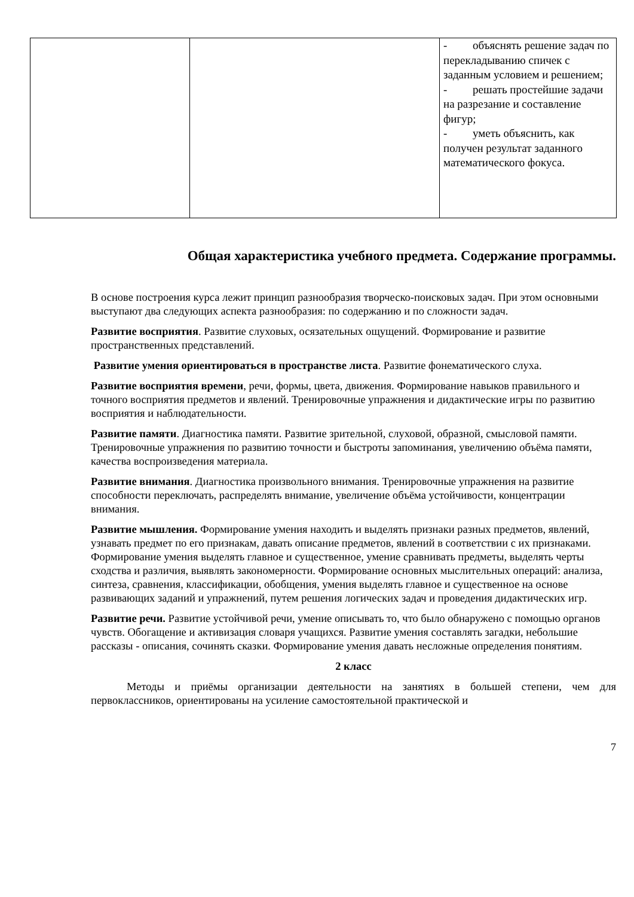| | | - объяснять решение задач по перекладыванию спичек с заданным условием и решением; - решать простейшие задачи на разрезание и составление фигур; - уметь объяснить, как получен результат заданного математического фокуса. |
Общая характеристика учебного предмета. Содержание программы.
В основе построения курса лежит принцип разнообразия творческо-поисковых задач. При этом основными выступают два следующих аспекта разнообразия: по содержанию и по сложности задач.
Развитие восприятия. Развитие слуховых, осязательных ощущений. Формирование и развитие пространственных представлений.
Развитие умения ориентироваться в пространстве листа. Развитие фонематического слуха.
Развитие восприятия времени, речи, формы, цвета, движения. Формирование навыков правильного и точного восприятия предметов и явлений. Тренировочные упражнения и дидактические игры по развитию восприятия и наблюдательности.
Развитие памяти. Диагностика памяти. Развитие зрительной, слуховой, образной, смысловой памяти. Тренировочные упражнения по развитию точности и быстроты запоминания, увеличению объёма памяти, качества воспроизведения материала.
Развитие внимания. Диагностика произвольного внимания. Тренировочные упражнения на развитие способности переключать, распределять внимание, увеличение объёма устойчивости, концентрации внимания.
Развитие мышления. Формирование умения находить и выделять признаки разных предметов, явлений, узнавать предмет по его признакам, давать описание предметов, явлений в соответствии с их признаками. Формирование умения выделять главное и существенное, умение сравнивать предметы, выделять черты сходства и различия, выявлять закономерности. Формирование основных мыслительных операций: анализа, синтеза, сравнения, классификации, обобщения, умения выделять главное и существенное на основе развивающих заданий и упражнений, путем решения логических задач и проведения дидактических игр.
Развитие речи. Развитие устойчивой речи, умение описывать то, что было обнаружено с помощью органов чувств. Обогащение и активизация словаря учащихся. Развитие умения составлять загадки, небольшие рассказы - описания, сочинять сказки. Формирование умения давать несложные определения понятиям.
2 класс
Методы и приёмы организации деятельности на занятиях в большей степени, чем для первоклассников, ориентированы на усиление самостоятельной практической и
7